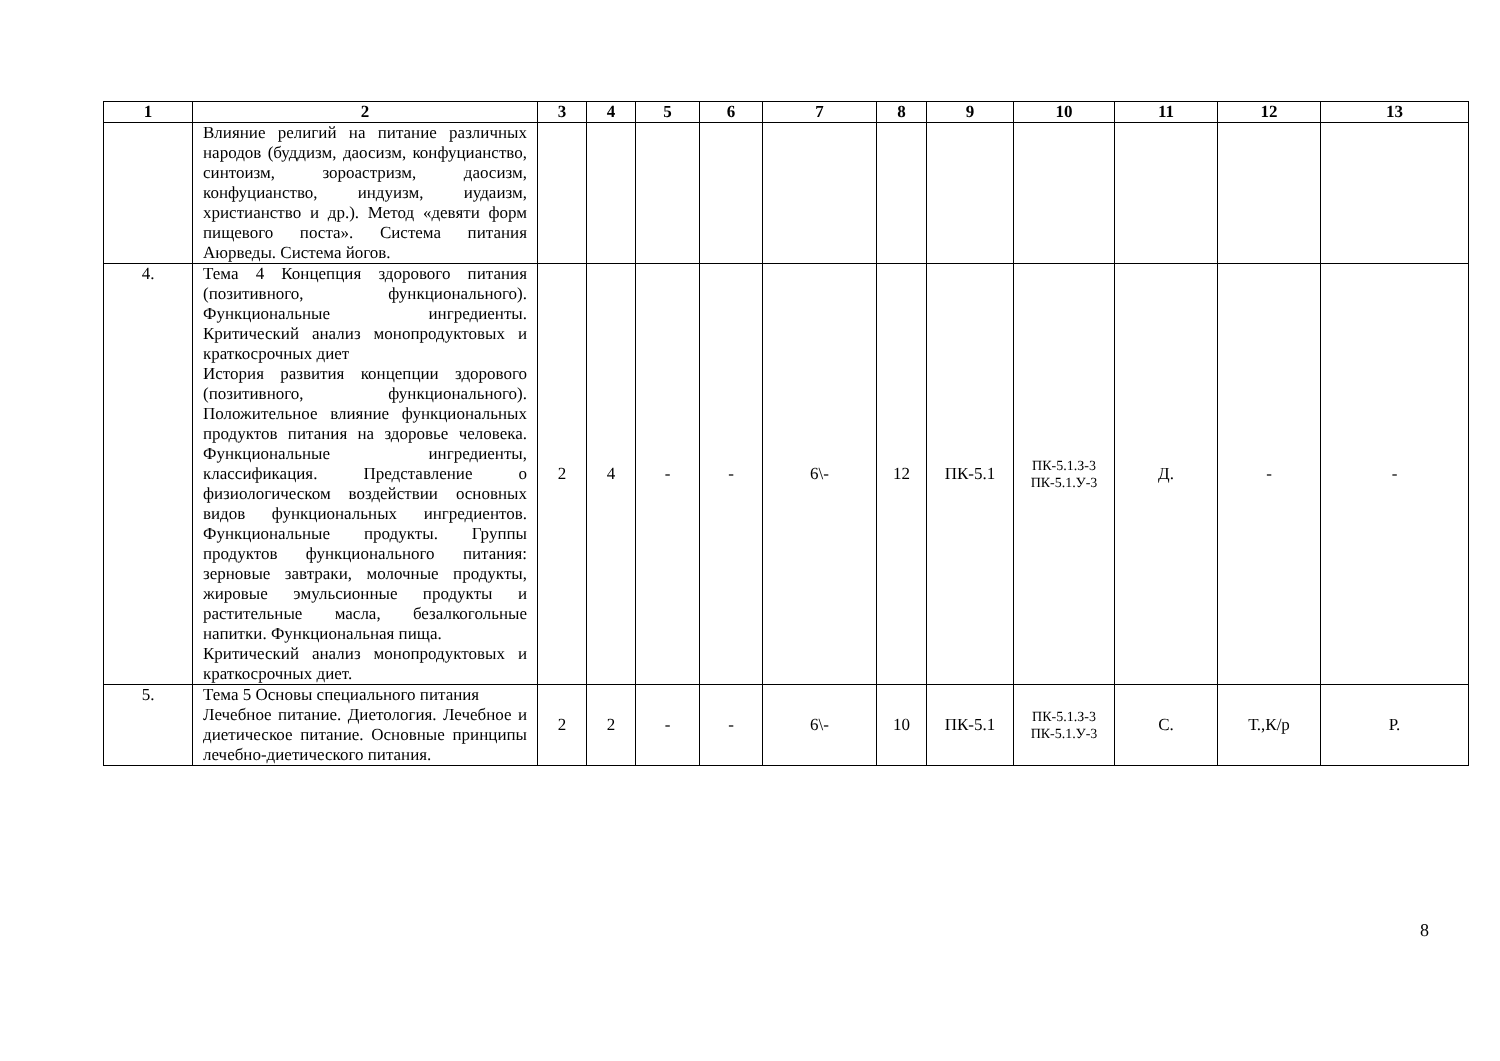| 1 | 2 | 3 | 4 | 5 | 6 | 7 | 8 | 9 | 10 | 11 | 12 | 13 |
| --- | --- | --- | --- | --- | --- | --- | --- | --- | --- | --- | --- | --- |
| | Влияние религий на питание различных народов (буддизм, даосизм, конфуцианство, синтоизм, зороастризм, даосизм, конфуцианство, индуизм, иудаизм, христианство и др.). Метод «девяти форм пищевого поста». Система питания Аюрведы. Система йогов. | | | | | | | | | | | |
| 4. | Тема 4 Концепция здорового питания (позитивного, функционального). Функциональные ингредиенты. Критический анализ монопродуктовых и краткосрочных диет История развития концепции здорового (позитивного, функционального). Положительное влияние функциональных продуктов питания на здоровье человека. Функциональные ингредиенты, классификация. Представление о физиологическом воздействии основных видов функциональных ингредиентов. Функциональные продукты. Группы продуктов функционального питания: зерновые завтраки, молочные продукты, жировые эмульсионные продукты и растительные масла, безалкогольные напитки. Функциональная пища. Критический анализ монопродуктовых и краткосрочных диет. | 2 | 4 | - | - | 6\- | 12 | ПК-5.1 | ПК-5.1.З-3 ПК-5.1.У-3 | Д. | - | - |
| 5. | Тема 5 Основы специального питания Лечебное питание. Диетология. Лечебное и диетическое питание. Основные принципы лечебно-диетического питания. | 2 | 2 | - | - | 6\- | 10 | ПК-5.1 | ПК-5.1.З-3 ПК-5.1.У-3 | С. | Т.,К/р | Р. |
8